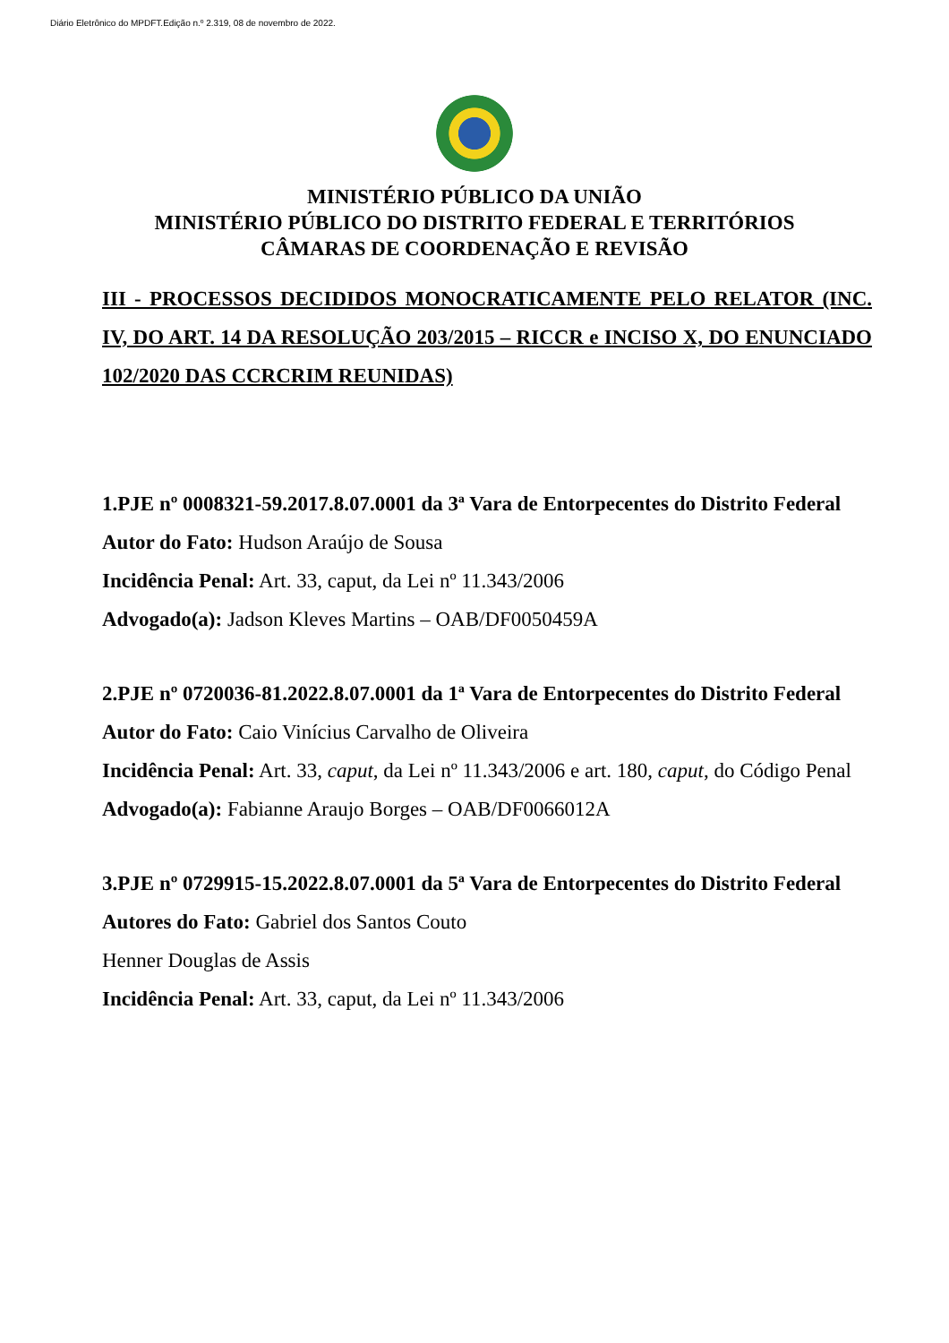Diário Eletrônico do MPDFT.Edição n.º 2.319, 08 de novembro de 2022.
MINISTÉRIO PÚBLICO DA UNIÃO
MINISTÉRIO PÚBLICO DO DISTRITO FEDERAL E TERRITÓRIOS
CÂMARAS DE COORDENAÇÃO E REVISÃO
III - PROCESSOS DECIDIDOS MONOCRATICAMENTE PELO RELATOR (INC. IV, DO ART. 14 DA RESOLUÇÃO 203/2015 – RICCR e INCISO X, DO ENUNCIADO 102/2020 DAS CCRCRIM REUNIDAS)
1.PJE nº 0008321-59.2017.8.07.0001 da 3ª Vara de Entorpecentes do Distrito Federal
Autor do Fato: Hudson Araújo de Sousa
Incidência Penal: Art. 33, caput, da Lei nº 11.343/2006
Advogado(a): Jadson Kleves Martins – OAB/DF0050459A
2.PJE nº 0720036-81.2022.8.07.0001 da 1ª Vara de Entorpecentes do Distrito Federal
Autor do Fato: Caio Vinícius Carvalho de Oliveira
Incidência Penal: Art. 33, caput, da Lei nº 11.343/2006 e art. 180, caput, do Código Penal
Advogado(a): Fabianne Araujo Borges – OAB/DF0066012A
3.PJE nº 0729915-15.2022.8.07.0001 da 5ª Vara de Entorpecentes do Distrito Federal
Autores do Fato: Gabriel dos Santos Couto
Henner Douglas de Assis
Incidência Penal: Art. 33, caput, da Lei nº 11.343/2006